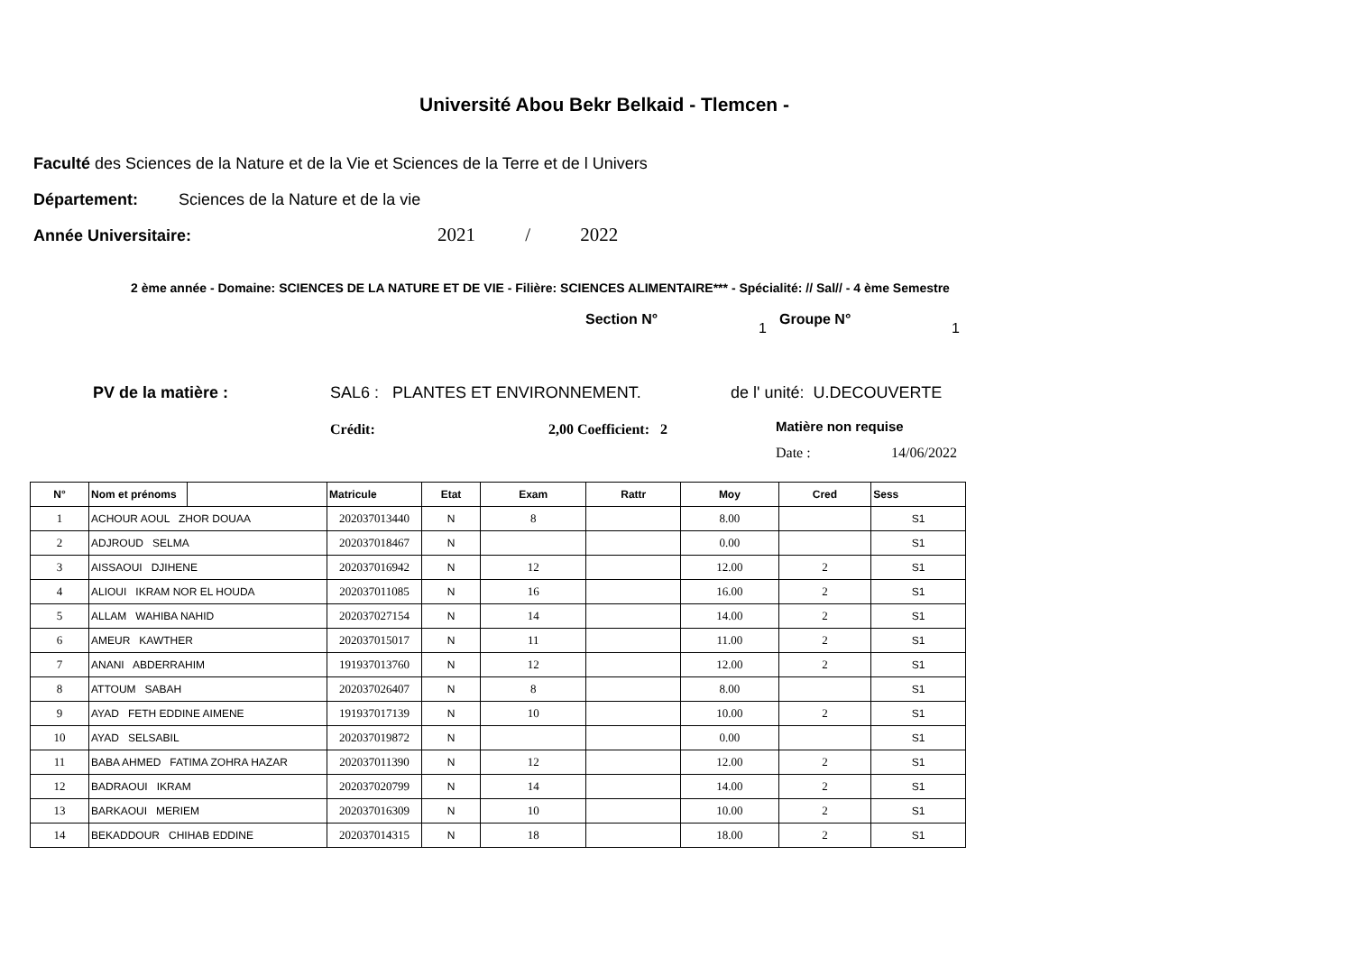Université Abou Bekr Belkaid - Tlemcen -
Faculté des Sciences de la Nature et de la Vie et Sciences de la Terre et de l Univers
Département: Sciences de la Nature et de la vie
Année Universitaire: 2021 / 2022
2 ème année - Domaine: SCIENCES DE LA NATURE ET DE VIE - Filière: SCIENCES ALIMENTAIRE*** - Spécialité: // Sal// - 4 ème Semestre
Section N°
1
Groupe N°
1
PV de la matière : SAL6 : PLANTES ET ENVIRONNEMENT. de l' unité: U.DECOUVERTE
Crédit: 2,00 Coefficient: 2 Matière non requise
Date : 14/06/2022
| N° | Nom et prénoms | | Matricule | Etat | Exam | Rattr | Moy | Cred | Sess |
| --- | --- | --- | --- | --- | --- | --- | --- | --- | --- |
| 1 | ACHOUR AOUL ZHOR DOUAA | | 202037013440 | N | 8 | | 8.00 | | S1 |
| 2 | ADJROUD SELMA | | 202037018467 | N | | | 0.00 | | S1 |
| 3 | AISSAOUI DJIHENE | | 202037016942 | N | 12 | | 12.00 | 2 | S1 |
| 4 | ALIOUI IKRAM NOR EL HOUDA | | 202037011085 | N | 16 | | 16.00 | 2 | S1 |
| 5 | ALLAM WAHIBA NAHID | | 202037027154 | N | 14 | | 14.00 | 2 | S1 |
| 6 | AMEUR KAWTHER | | 202037015017 | N | 11 | | 11.00 | 2 | S1 |
| 7 | ANANI ABDERRAHIM | | 191937013760 | N | 12 | | 12.00 | 2 | S1 |
| 8 | ATTOUM SABAH | | 202037026407 | N | 8 | | 8.00 | | S1 |
| 9 | AYAD FETH EDDINE AIMENE | | 191937017139 | N | 10 | | 10.00 | 2 | S1 |
| 10 | AYAD SELSABIL | | 202037019872 | N | | | 0.00 | | S1 |
| 11 | BABA AHMED FATIMA ZOHRA HAZAR | | 202037011390 | N | 12 | | 12.00 | 2 | S1 |
| 12 | BADRAOUI IKRAM | | 202037020799 | N | 14 | | 14.00 | 2 | S1 |
| 13 | BARKAOUI MERIEM | | 202037016309 | N | 10 | | 10.00 | 2 | S1 |
| 14 | BEKADDOUR CHIHAB EDDINE | | 202037014315 | N | 18 | | 18.00 | 2 | S1 |